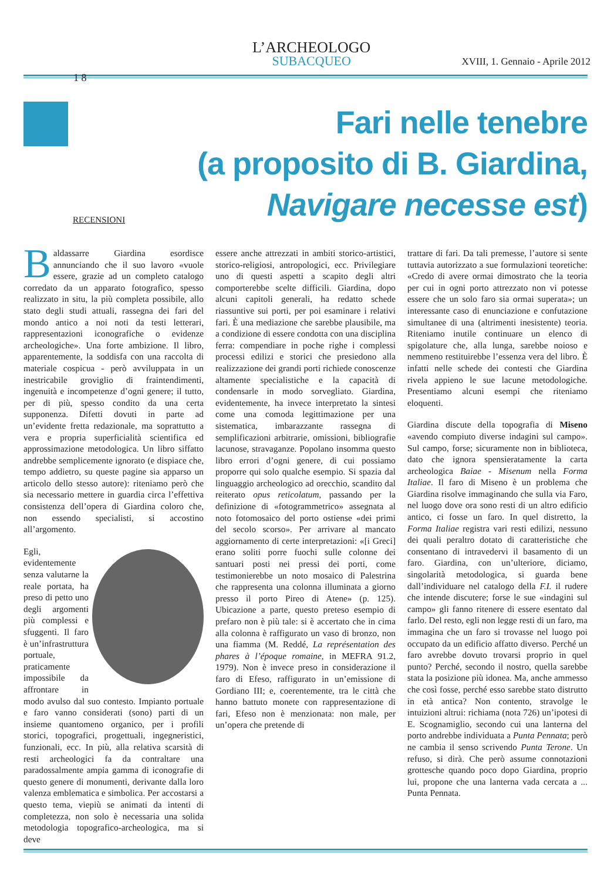L’ARCHEOLOGO
SUBACQUEO
XVIII, 1. Gennaio - Aprile 2012
1 8
RECENSIONI
Fari nelle tenebre
(a proposito di B. Giardina,
Navigare necesse est)
Baldassarre Giardina esordisce annunciando che il suo lavoro «vuole essere, grazie ad un completo catalogo corredato da un apparato fotografico, spesso realizzato in situ, la più completa possibile, allo stato degli studi attuali, rassegna dei fari del mondo antico a noi noti da testi letterari, rappresentazioni iconografiche o evidenze archeologiche». Una forte ambizione. Il libro, apparentemente, la soddisfa con una raccolta di materiale cospicua - però avviluppata in un inestricabile groviglio di fraintendimenti, ingenuità e incompetenze d’ogni genere; il tutto, per di più, spesso condito da una certa supponenza. Difetti dovuti in parte ad un’evidente fretta redazionale, ma soprattutto a vera e propria superficialità scientifica ed approssimazione metodologica. Un libro siffatto andrebbe semplicemente ignorato (e dispiace che, tempo addietro, su queste pagine sia apparso un articolo dello stesso autore): riteniamo però che sia necessario mettere in guardia circa l’effettiva consistenza dell’opera di Giardina coloro che, non essendo specialisti, si accostino all’argomento.
Egli, evidentemente senza valutarne la reale portata, ha preso di petto uno degli argomenti più complessi e sfuggenti. Il faro è un’infrastruttura portuale, praticamente impossibile da affrontare in modo avulso dal suo contesto. Impianto portuale e faro vanno considerati (sono) parti di un insieme quantomeno organico, per i profili storici, topografici, progettuali, ingegneristici, funzionali, ecc. In più, alla relativa scarsità di resti archeologici fa da contraltare una paradossalmente ampia gamma di iconografie di questo genere di monumenti, derivante dalla loro valenza emblematica e simbolica. Per accostarsi a questo tema, viepiù se animati da intenti di completezza, non solo è necessaria una solida metodologia topografico-archeologica, ma si deve
essere anche attrezzati in ambiti storico-artistici, storico-religiosi, antropologici, ecc. Privilegiare uno di questi aspetti a scapito degli altri comporterebbe scelte difficili. Giardina, dopo alcuni capitoli generali, ha redatto schede riassuntive sui porti, per poi esaminare i relativi fari. È una mediazione che sarebbe plausibile, ma a condizione di essere condotta con una disciplina ferra: compendiare in poche righe i complessi processi edilizi e storici che presiedono alla realizzazione dei grandi porti richiede conoscenze altamente specialistiche e la capacità di condensarle in modo sorvegliato. Giardina, evidentemente, ha invece interpretato la sintesi come una comoda legittimazione per una sistematica, imbarazzante rassegna di semplificazioni arbitrarie, omissioni, bibliografie lacunose, stravaganze. Popolano insomma questo libro errori d’ogni genere, di cui possiamo proporre qui solo qualche esempio. Si spazia dal linguaggio archeologico ad orecchio, scandito dal reiterato opus reticolatum, passando per la definizione di «fotogrammetrico» assegnata al noto fotomosaico del porto ostiense «dei primi del secolo scorso». Per arrivare al mancato aggiornamento di certe interpretazioni: «[i Greci] erano soliti porre fuochi sulle colonne dei santuari posti nei pressi dei porti, come testimonierebbe un noto mosaico di Palestrina che rappresenta una colonna illuminata a giorno presso il porto Pireo di Atene» (p. 125). Ubicazione a parte, questo preteso esempio di prefaro non è più tale: si è accertato che in cima alla colonna è raffigurato un vaso di bronzo, non una fiamma (M. Reddé, La représentation des phares à l’époque romaine, in MEFRA 91.2, 1979). Non è invece preso in considerazione il faro di Efeso, raffigurato in un’emissione di Gordiano III; e, coerentemente, tra le città che hanno battuto monete con rappresentazione di fari, Efeso non è menzionata: non male, per un’opera che pretende di
trattare di fari. Da tali premesse, l’autore si sente tuttavia autorizzato a sue formulazioni teoretiche: «Credo di avere ormai dimostrato che la teoria per cui in ogni porto attrezzato non vi potesse essere che un solo faro sia ormai superata»; un interessante caso di enunciazione e confutazione simultanee di una (altrimenti inesistente) teoria. Riteniamo inutile continuare un elenco di spigolature che, alla lunga, sarebbe noioso e nemmeno restituirebbe l’essenza vera del libro. È infatti nelle schede dei contesti che Giardina rivela appieno le sue lacune metodologiche. Presentiamo alcuni esempi che riteniamo eloquenti.
Giardina discute della topografia di Miseno «avendo compiuto diverse indagini sul campo». Sul campo, forse; sicuramente non in biblioteca, dato che ignora spensieratamente la carta archeologica Baiae - Misenum nella Forma Italiae. Il faro di Miseno è un problema che Giardina risolve immaginando che sulla via Faro, nel luogo dove ora sono resti di un altro edificio antico, ci fosse un faro. In quel distretto, la Forma Italiae registra vari resti edilizi, nessuno dei quali peraltro dotato di caratteristiche che consentano di intravedervi il basamento di un faro. Giardina, con un’ulteriore, diciamo, singolarità metodologica, si guarda bene dall’individuare nel catalogo della F.I. il rudere che intende discutere; forse le sue «indagini sul campo» gli fanno ritenere di essere esentato dal farlo. Del resto, egli non legge resti di un faro, ma immagina che un faro si trovasse nel luogo poi occupato da un edificio affatto diverso. Perché un faro avrebbe dovuto trovarsi proprio in quel punto? Perché, secondo il nostro, quella sarebbe stata la posizione più idonea. Ma, anche ammesso che così fosse, perché esso sarebbe stato distrutto in età antica? Non contento, stravolge le intuizioni altrui: richiama (nota 726) un’ipotesi di E. Scognamiglio, secondo cui una lanterna del porto andrebbe individuata a Punta Pennata; però ne cambia il senso scrivendo Punta Terone. Un refuso, si dirà. Che però assume connotazioni grottesche quando poco dopo Giardina, proprio lui, propone che una lanterna vada cercata a ... Punta Pennata.